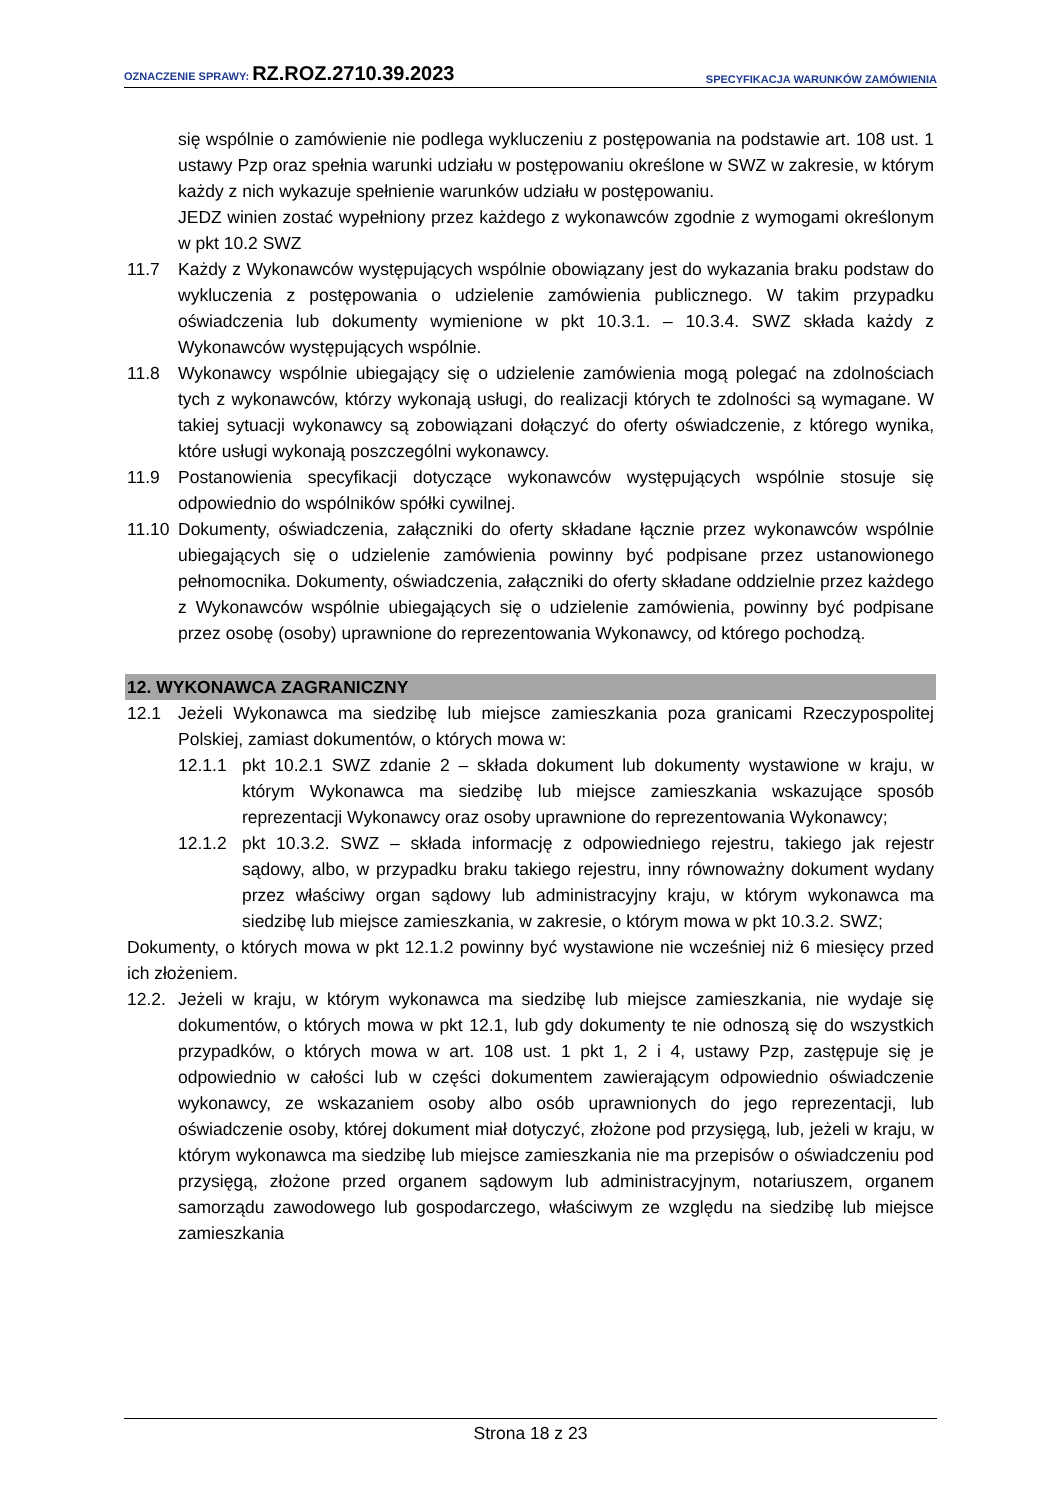OZNACZENIE SPRAWY: RZ.ROZ.2710.39.2023 SPECYFIKACJA WARUNKÓW ZAMÓWIENIA
się wspólnie o zamówienie nie podlega wykluczeniu z postępowania na podstawie art. 108 ust. 1 ustawy Pzp oraz spełnia warunki udziału w postępowaniu określone w SWZ w zakresie, w którym każdy z nich wykazuje spełnienie warunków udziału w postępowaniu.
JEDZ winien zostać wypełniony przez każdego z wykonawców zgodnie z wymogami określonym w pkt 10.2 SWZ
11.7 Każdy z Wykonawców występujących wspólnie obowiązany jest do wykazania braku podstaw do wykluczenia z postępowania o udzielenie zamówienia publicznego. W takim przypadku oświadczenia lub dokumenty wymienione w pkt 10.3.1. – 10.3.4. SWZ składa każdy z Wykonawców występujących wspólnie.
11.8 Wykonawcy wspólnie ubiegający się o udzielenie zamówienia mogą polegać na zdolnościach tych z wykonawców, którzy wykonają usługi, do realizacji których te zdolności są wymagane. W takiej sytuacji wykonawcy są zobowiązani dołączyć do oferty oświadczenie, z którego wynika, które usługi wykonają poszczególni wykonawcy.
11.9 Postanowienia specyfikacji dotyczące wykonawców występujących wspólnie stosuje się odpowiednio do wspólników spółki cywilnej.
11.10 Dokumenty, oświadczenia, załączniki do oferty składane łącznie przez wykonawców wspólnie ubiegających się o udzielenie zamówienia powinny być podpisane przez ustanowionego pełnomocnika. Dokumenty, oświadczenia, załączniki do oferty składane oddzielnie przez każdego z Wykonawców wspólnie ubiegających się o udzielenie zamówienia, powinny być podpisane przez osobę (osoby) uprawnione do reprezentowania Wykonawcy, od którego pochodzą.
12. WYKONAWCA ZAGRANICZNY
12.1 Jeżeli Wykonawca ma siedzibę lub miejsce zamieszkania poza granicami Rzeczypospolitej Polskiej, zamiast dokumentów, o których mowa w:
12.1.1 pkt 10.2.1 SWZ zdanie 2 – składa dokument lub dokumenty wystawione w kraju, w którym Wykonawca ma siedzibę lub miejsce zamieszkania wskazujące sposób reprezentacji Wykonawcy oraz osoby uprawnione do reprezentowania Wykonawcy;
12.1.2 pkt 10.3.2. SWZ – składa informację z odpowiedniego rejestru, takiego jak rejestr sądowy, albo, w przypadku braku takiego rejestru, inny równoważny dokument wydany przez właściwy organ sądowy lub administracyjny kraju, w którym wykonawca ma siedzibę lub miejsce zamieszkania, w zakresie, o którym mowa w pkt 10.3.2. SWZ;
Dokumenty, o których mowa w pkt 12.1.2 powinny być wystawione nie wcześniej niż 6 miesięcy przed ich złożeniem.
12.2. Jeżeli w kraju, w którym wykonawca ma siedzibę lub miejsce zamieszkania, nie wydaje się dokumentów, o których mowa w pkt 12.1, lub gdy dokumenty te nie odnoszą się do wszystkich przypadków, o których mowa w art. 108 ust. 1 pkt 1, 2 i 4, ustawy Pzp, zastępuje się je odpowiednio w całości lub w części dokumentem zawierającym odpowiednio oświadczenie wykonawcy, ze wskazaniem osoby albo osób uprawnionych do jego reprezentacji, lub oświadczenie osoby, której dokument miał dotyczyć, złożone pod przysięgą, lub, jeżeli w kraju, w którym wykonawca ma siedzibę lub miejsce zamieszkania nie ma przepisów o oświadczeniu pod przysięgą, złożone przed organem sądowym lub administracyjnym, notariuszem, organem samorządu zawodowego lub gospodarczego, właściwym ze względu na siedzibę lub miejsce zamieszkania
Strona 18 z 23